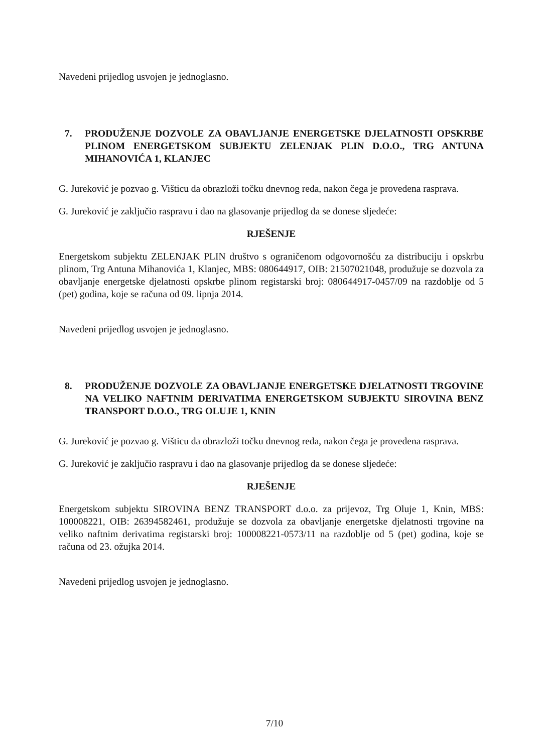Navedeni prijedlog usvojen je jednoglasno.
7. PRODUŽENJE DOZVOLE ZA OBAVLJANJE ENERGETSKE DJELATNOSTI OPSKRBE PLINOM ENERGETSKOM SUBJEKTU ZELENJAK PLIN D.O.O., TRG ANTUNA MIHANOVIĆA 1, KLANJEC
G. Jureković je pozvao g. Višticu da obrazloži točku dnevnog reda, nakon čega je provedena rasprava.
G. Jureković je zaključio raspravu i dao na glasovanje prijedlog da se donese sljedeće:
RJEŠENJE
Energetskom subjektu ZELENJAK PLIN društvo s ograničenom odgovornošću za distribuciju i opskrbu plinom, Trg Antuna Mihanovića 1, Klanjec, MBS: 080644917, OIB: 21507021048, produžuje se dozvola za obavljanje energetske djelatnosti opskrbe plinom registarski broj: 080644917-0457/09 na razdoblje od 5 (pet) godina, koje se računa od 09. lipnja 2014.
Navedeni prijedlog usvojen je jednoglasno.
8. PRODUŽENJE DOZVOLE ZA OBAVLJANJE ENERGETSKE DJELATNOSTI TRGOVINE NA VELIKO NAFTNIM DERIVATIMA ENERGETSKOM SUBJEKTU SIROVINA BENZ TRANSPORT D.O.O., TRG OLUJE 1, KNIN
G. Jureković je pozvao g. Višticu da obrazloži točku dnevnog reda, nakon čega je provedena rasprava.
G. Jureković je zaključio raspravu i dao na glasovanje prijedlog da se donese sljedeće:
RJEŠENJE
Energetskom subjektu SIROVINA BENZ TRANSPORT d.o.o. za prijevoz, Trg Oluje 1, Knin, MBS: 100008221, OIB: 26394582461, produžuje se dozvola za obavljanje energetske djelatnosti trgovine na veliko naftnim derivatima registarski broj: 100008221-0573/11 na razdoblje od 5 (pet) godina, koje se računa od 23. ožujka 2014.
Navedeni prijedlog usvojen je jednoglasno.
7/10